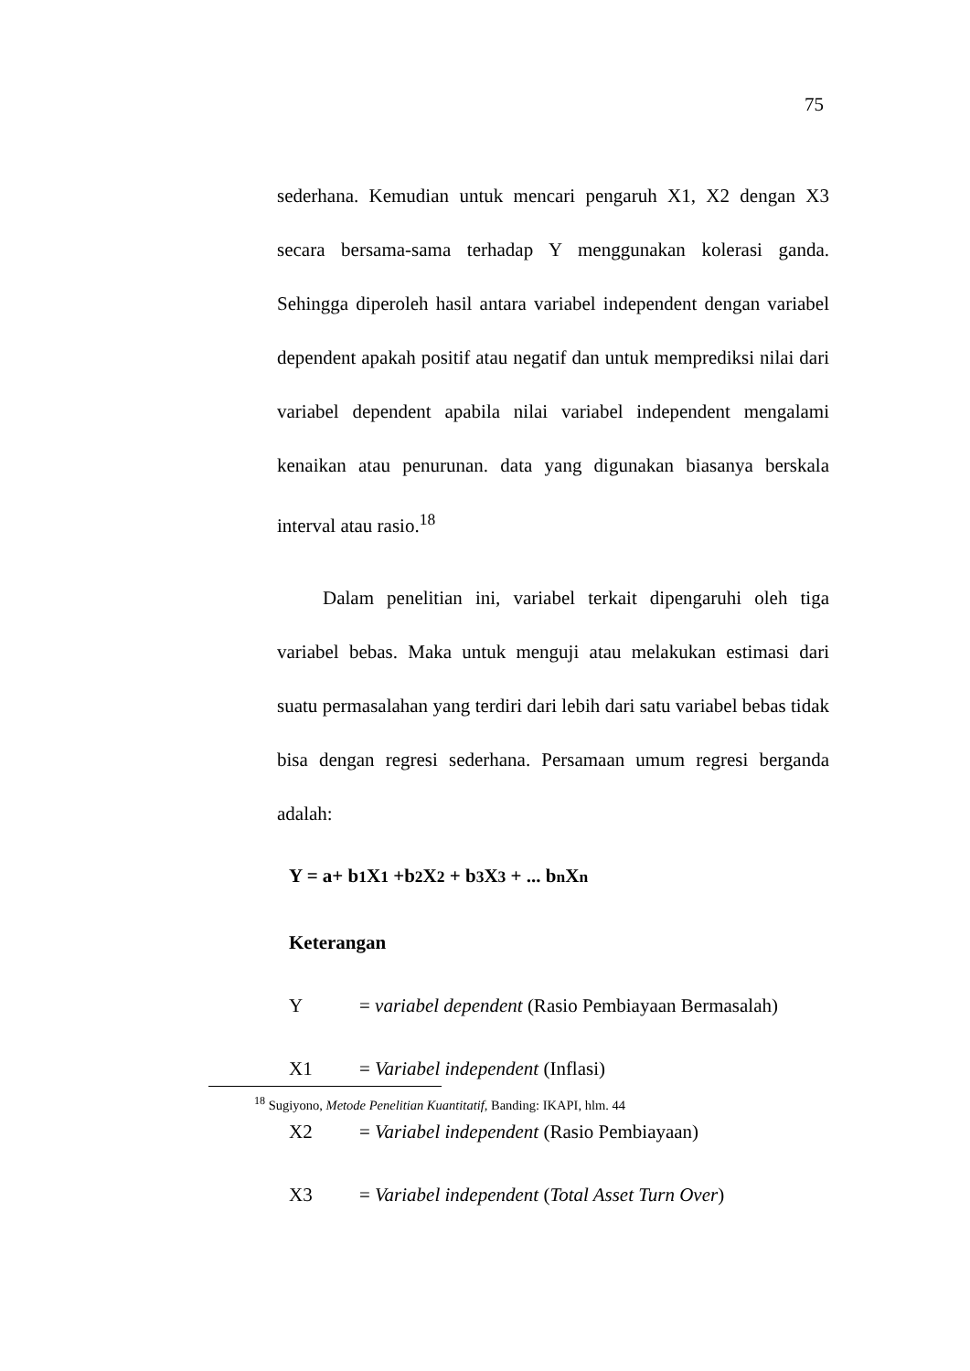75
sederhana. Kemudian untuk mencari pengaruh X1, X2 dengan X3 secara bersama-sama terhadap Y menggunakan kolerasi ganda. Sehingga diperoleh hasil antara variabel independent dengan variabel dependent apakah positif atau negatif dan untuk memprediksi nilai dari variabel dependent apabila nilai variabel independent mengalami kenaikan atau penurunan. data yang digunakan biasanya berskala interval atau rasio.<sup>18</sup>
Dalam penelitian ini, variabel terkait dipengaruhi oleh tiga variabel bebas. Maka untuk menguji atau melakukan estimasi dari suatu permasalahan yang terdiri dari lebih dari satu variabel bebas tidak bisa dengan regresi sederhana. Persamaan umum regresi berganda adalah:
Y = a+ b1 X1 +b2 X2 + b3 X3 + ... bn Xn
Keterangan
Y = variabel dependent (Rasio Pembiayaan Bermasalah)
X1 = Variabel independent (Inflasi)
X2 = Variabel independent (Rasio Pembiayaan)
X3 = Variabel independent (Total Asset Turn Over)
<sup>18</sup> Sugiyono, Metode Penelitian Kuantitatif, Banding: IKAPI, hlm. 44